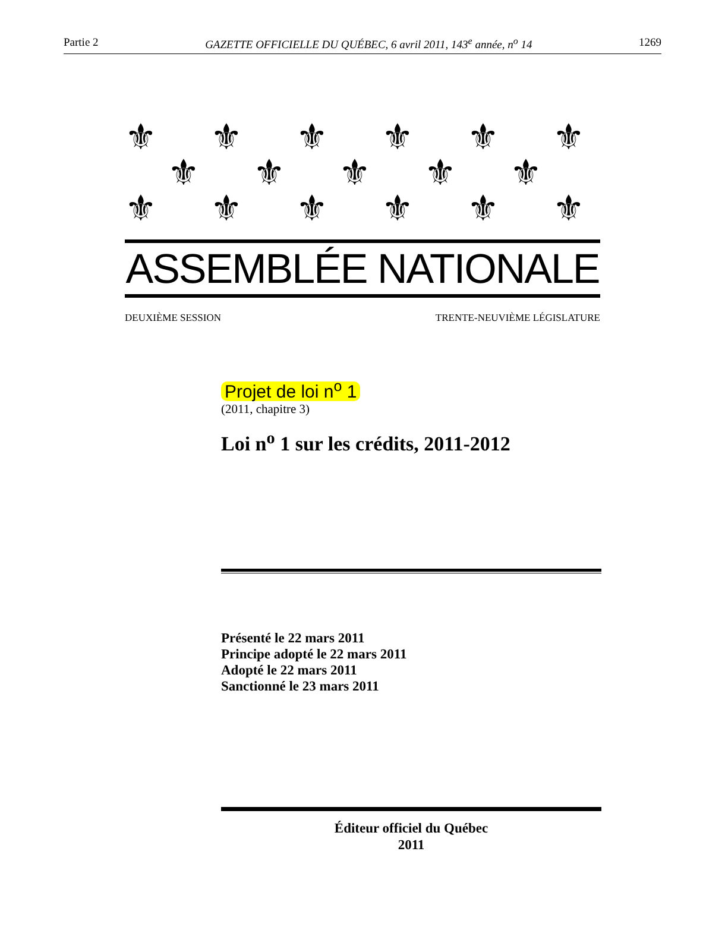Partie 2 GAZETTE OFFICIELLE DU QUÉBEC, 6 avril 2011, 143<sup>e</sup> année, n<sup>o</sup> 14 1269
⚜ ⚜ ⚜ ⚜ ⚜ ⚜
⚜ ⚜ ⚜ ⚜ ⚜
⚜ ⚜ ⚜ ⚜ ⚜ ⚜
ASSEMBLÉE NATIONALE
DEUXIÈME SESSION TRENTE-NEUVIÈME LÉGISLATURE
Projet de loi n<sup>o</sup> 1
(2011, chapitre 3)
Loi n<sup>o</sup> 1 sur les crédits, 2011-2012
Présenté le 22 mars 2011
Principe adopté le 22 mars 2011
Adopté le 22 mars 2011
Sanctionné le 23 mars 2011
Éditeur officiel du Québec
2011